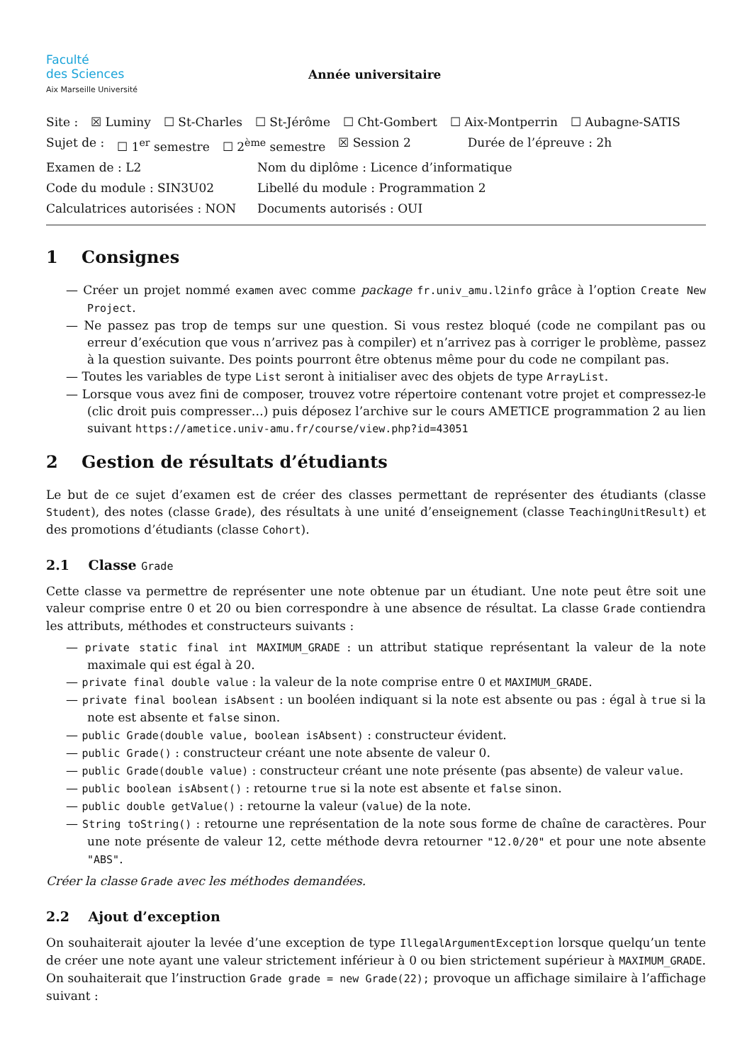Faculté
des Sciences
Aix Marseille Université
Année universitaire
Site : ☒ Luminy ☐ St-Charles ☐ St-Jérôme ☐ Cht-Gombert ☐ Aix-Montperrin ☐ Aubagne-SATIS
Sujet de : ☐ 1<sup>er</sup> semestre ☐ 2<sup>ème</sup> semestre ☒ Session 2 Durée de l’épreuve : 2h
Examen de : L2 Nom du diplôme : Licence d’informatique
Code du module : SIN3U02 Libellé du module : Programmation 2
Calculatrices autorisées : NON Documents autorisés : OUI
1 Consignes
— Créer un projet nommé examen avec comme package fr.univ_amu.l2info grâce à l’option Create New Project.
— Ne passez pas trop de temps sur une question. Si vous restez bloqué (code ne compilant pas ou erreur d’exécution que vous n’arrivez pas à compiler) et n’arrivez pas à corriger le problème, passez à la question suivante. Des points pourront être obtenus même pour du code ne compilant pas.
— Toutes les variables de type List seront à initialiser avec des objets de type ArrayList.
— Lorsque vous avez fini de composer, trouvez votre répertoire contenant votre projet et compressez-le (clic droit puis compresser…) puis déposez l’archive sur le cours AMETICE programmation 2 au lien suivant https://ametice.univ-amu.fr/course/view.php?id=43051
2 Gestion de résultats d’étudiants
Le but de ce sujet d’examen est de créer des classes permettant de représenter des étudiants (classe Student), des notes (classe Grade), des résultats à une unité d’enseignement (classe TeachingUnitResult) et des promotions d’étudiants (classe Cohort).
2.1 Classe Grade
Cette classe va permettre de représenter une note obtenue par un étudiant. Une note peut être soit une valeur comprise entre 0 et 20 ou bien correspondre à une absence de résultat. La classe Grade contiendra les attributs, méthodes et constructeurs suivants :
— private static final int MAXIMUM_GRADE : un attribut statique représentant la valeur de la note maximale qui est égal à 20.
— private final double value : la valeur de la note comprise entre 0 et MAXIMUM_GRADE.
— private final boolean isAbsent : un booléen indiquant si la note est absente ou pas : égal à true si la note est absente et false sinon.
— public Grade(double value, boolean isAbsent) : constructeur évident.
— public Grade() : constructeur créant une note absente de valeur 0.
— public Grade(double value) : constructeur créant une note présente (pas absente) de valeur value.
— public boolean isAbsent() : retourne true si la note est absente et false sinon.
— public double getValue() : retourne la valeur (value) de la note.
— String toString() : retourne une représentation de la note sous forme de chaîne de caractères. Pour une note présente de valeur 12, cette méthode devra retourner "12.0/20" et pour une note absente "ABS".
Créer la classe Grade avec les méthodes demandées.
2.2 Ajout d’exception
On souhaiterait ajouter la levée d’une exception de type IllegalArgumentException lorsque quelqu’un tente de créer une note ayant une valeur strictement inférieur à 0 ou bien strictement supérieur à MAXIMUM_GRADE. On souhaiterait que l’instruction Grade grade = new Grade(22); provoque un affichage similaire à l’affichage suivant :